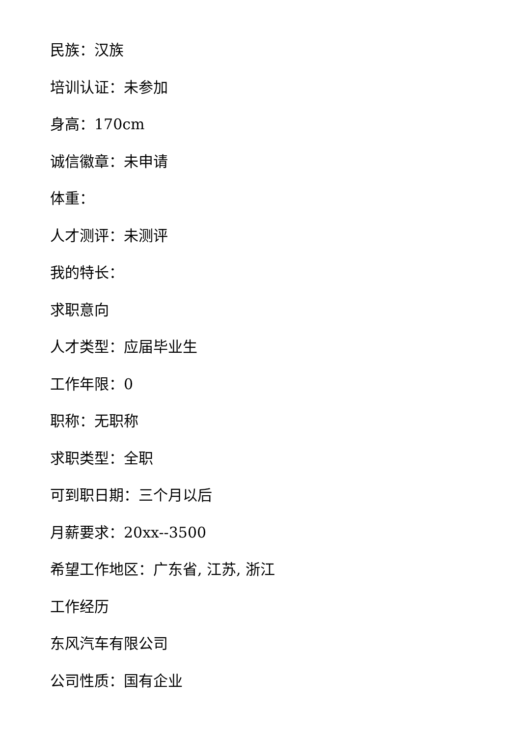民族：汉族
培训认证：未参加
身高：170cm
诚信徽章：未申请
体重：
人才测评：未测评
我的特长：
求职意向
人才类型：应届毕业生
工作年限：0
职称：无职称
求职类型：全职
可到职日期：三个月以后
月薪要求：20xx--3500
希望工作地区：广东省, 江苏, 浙江
工作经历
东风汽车有限公司
公司性质：国有企业